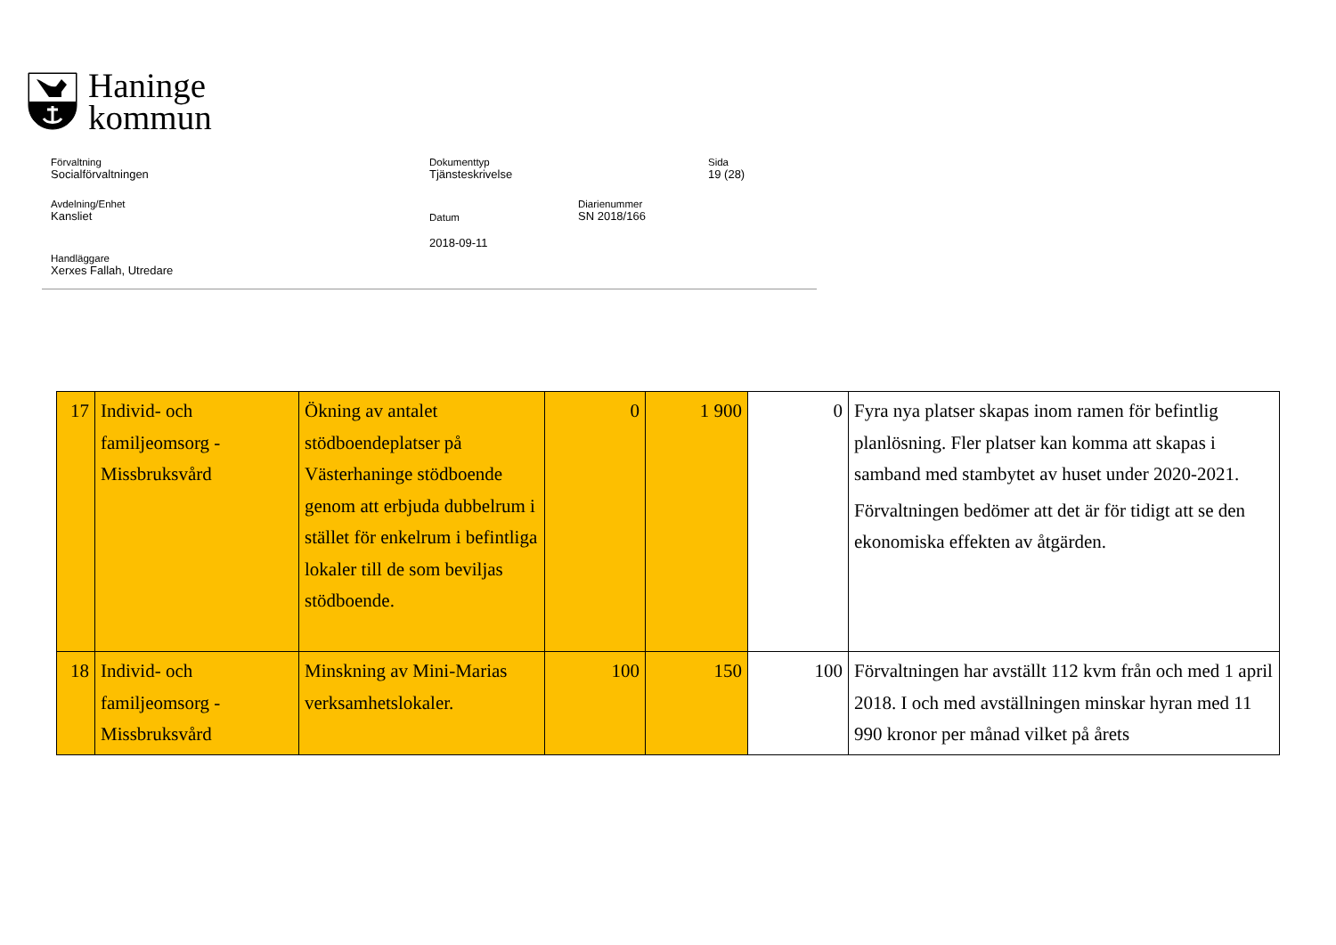Haninge
kommun
Förvaltning
Socialförvaltningen
Dokumenttyp
Tjänsteskrivelse
Sida
19 (28)
Avdelning/Enhet
Kansliet
Datum
2018-09-11
Diarienummer
SN 2018/166
Handläggare
Xerxes Fallah, Utredare
| 17 | Individ- och familjeomsorg - Missbruksvård | Ökning av antalet stödboendeplatser på Västerhaninge stödboende genom att erbjuda dubbelrum i stället för enkelrum i befintliga lokaler till de som beviljas stödboende. | 0 | 1 900 | 0 | Fyra nya platser skapas inom ramen för befintlig planlösning. Fler platser kan komma att skapas i samband med stambytet av huset under 2020-2021. Förvaltningen bedömer att det är för tidigt att se den ekonomiska effekten av åtgärden. |
| 18 | Individ- och familjeomsorg - Missbruksvård | Minskning av Mini-Marias verksamhetslokaler. | 100 | 150 | 100 | Förvaltningen har avställt 112 kvm från och med 1 april 2018. I och med avställningen minskar hyran med 11 990 kronor per månad vilket på årets |